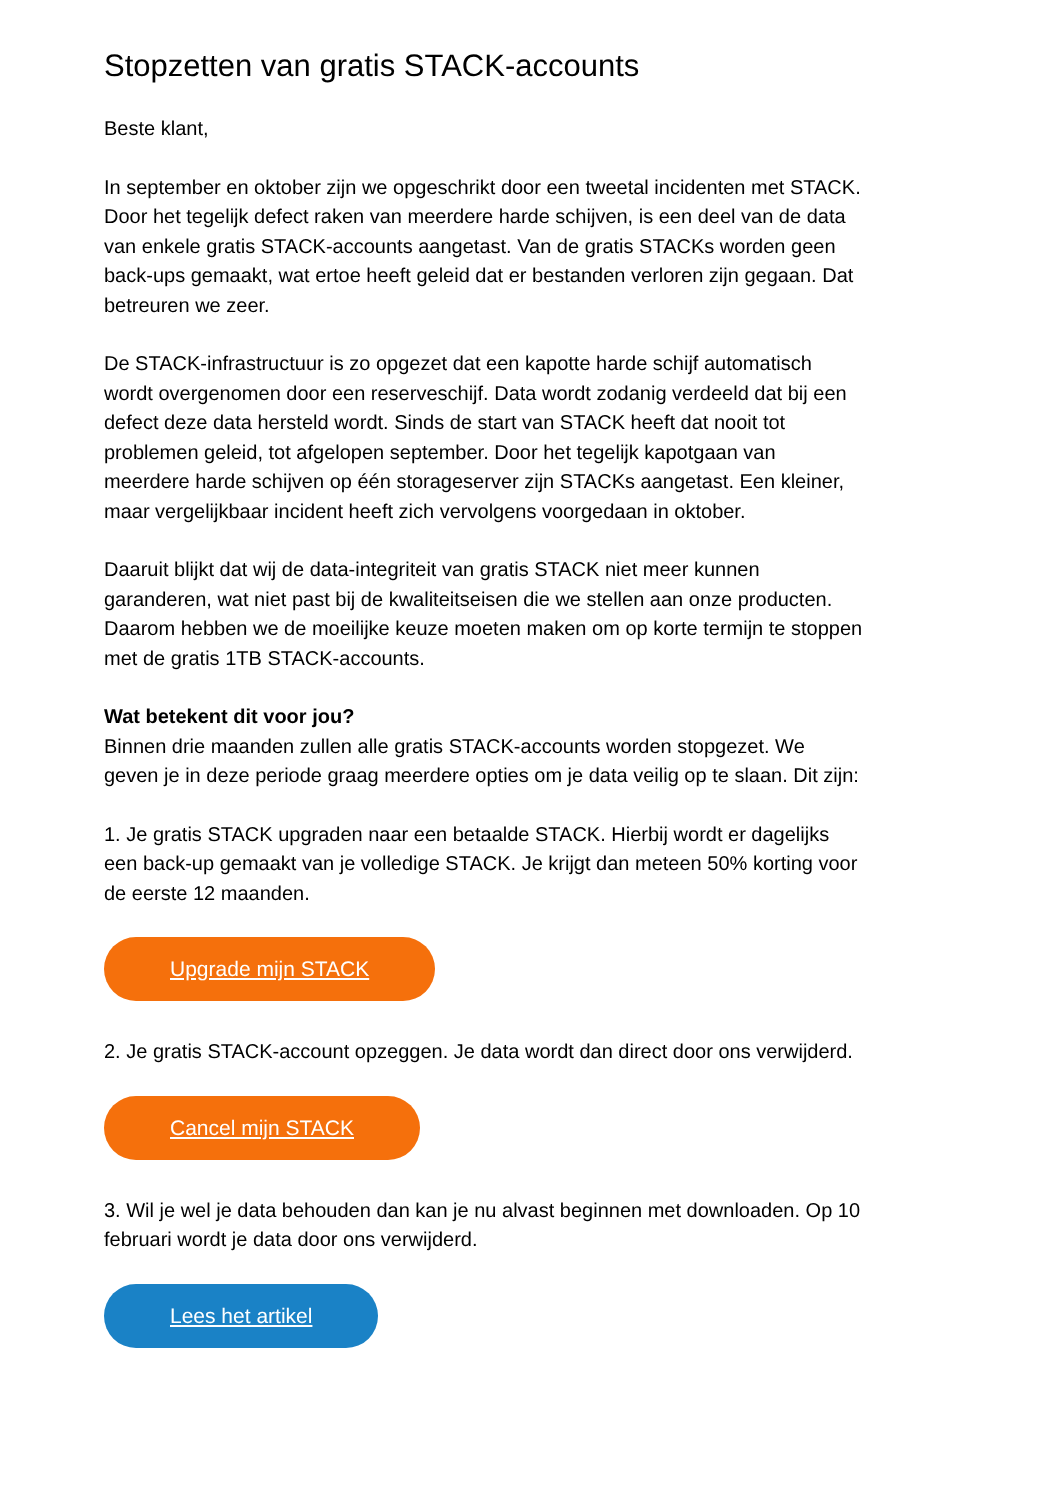Stopzetten van gratis STACK-accounts
Beste klant,
In september en oktober zijn we opgeschrikt door een tweetal incidenten met STACK. Door het tegelijk defect raken van meerdere harde schijven, is een deel van de data van enkele gratis STACK-accounts aangetast. Van de gratis STACKs worden geen back-ups gemaakt, wat ertoe heeft geleid dat er bestanden verloren zijn gegaan. Dat betreuren we zeer.
De STACK-infrastructuur is zo opgezet dat een kapotte harde schijf automatisch wordt overgenomen door een reserveschijf. Data wordt zodanig verdeeld dat bij een defect deze data hersteld wordt. Sinds de start van STACK heeft dat nooit tot problemen geleid, tot afgelopen september. Door het tegelijk kapotgaan van meerdere harde schijven op één storageserver zijn STACKs aangetast. Een kleiner, maar vergelijkbaar incident heeft zich vervolgens voorgedaan in oktober.
Daaruit blijkt dat wij de data-integriteit van gratis STACK niet meer kunnen garanderen, wat niet past bij de kwaliteitseisen die we stellen aan onze producten. Daarom hebben we de moeilijke keuze moeten maken om op korte termijn te stoppen met de gratis 1TB STACK-accounts.
Wat betekent dit voor jou?
Binnen drie maanden zullen alle gratis STACK-accounts worden stopgezet. We geven je in deze periode graag meerdere opties om je data veilig op te slaan. Dit zijn:
1. Je gratis STACK upgraden naar een betaalde STACK. Hierbij wordt er dagelijks een back-up gemaakt van je volledige STACK. Je krijgt dan meteen 50% korting voor de eerste 12 maanden.
Upgrade mijn STACK
2. Je gratis STACK-account opzeggen. Je data wordt dan direct door ons verwijderd.
Cancel mijn STACK
3. Wil je wel je data behouden dan kan je nu alvast beginnen met downloaden. Op 10 februari wordt je data door ons verwijderd.
Lees het artikel